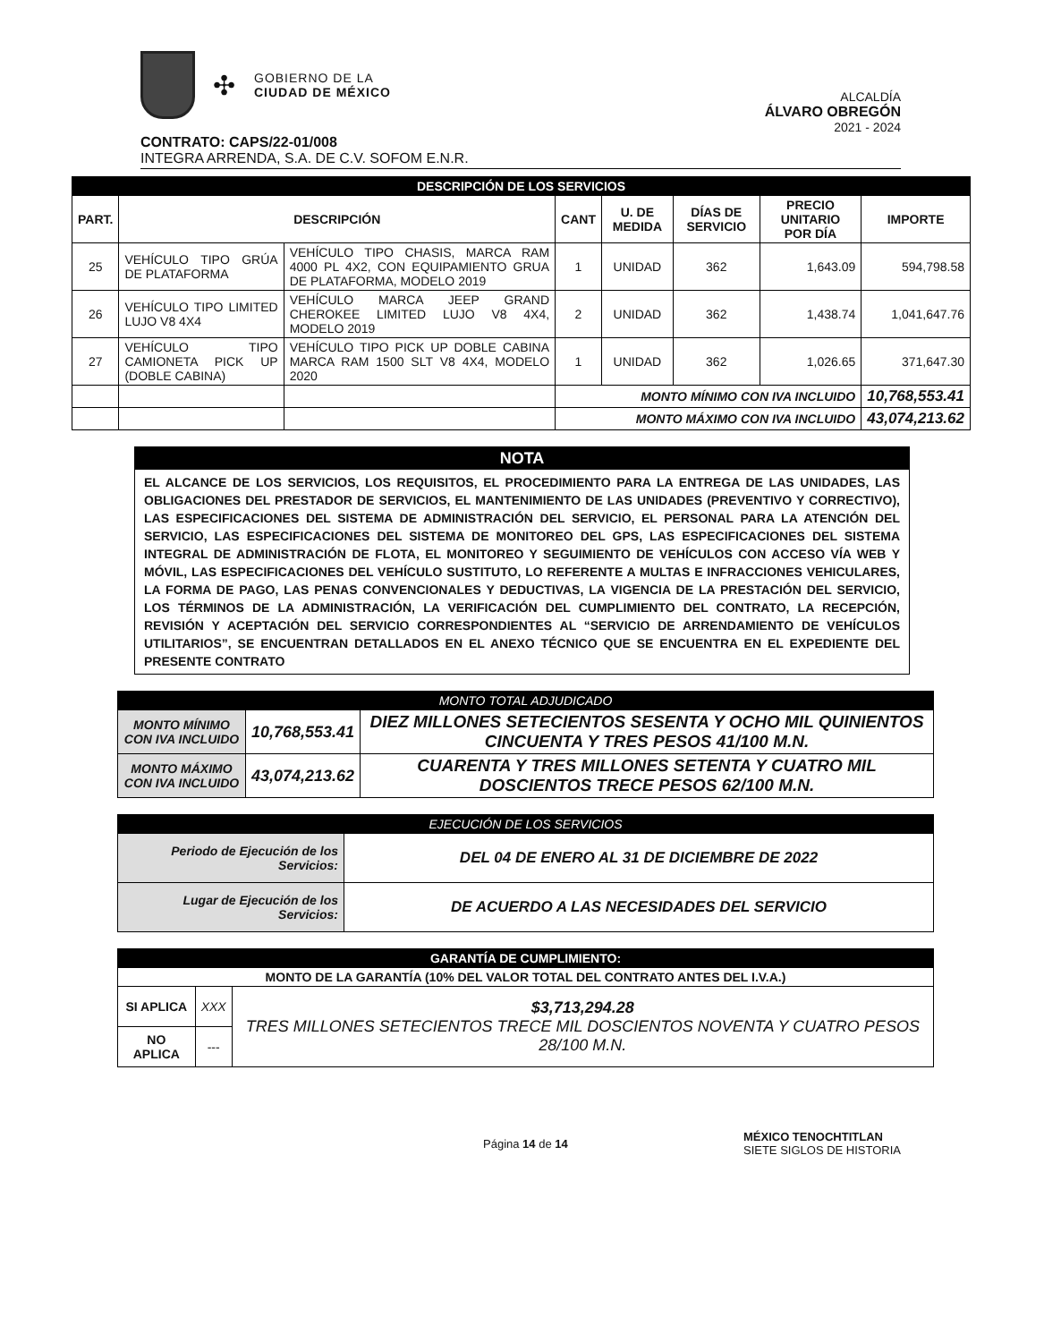✣
GOBIERNO DE LA
CIUDAD DE MÉXICO
ALCALDÍA
ÁLVARO OBREGÓN
2021 - 2024
CONTRATO: CAPS/22-01/008
INTEGRA ARRENDA, S.A. DE C.V. SOFOM E.N.R.
| DESCRIPCIÓN DE LOS SERVICIOS | | | | | | | |
| PART. | DESCRIPCIÓN | | CANT | U. DE MEDIDA | DÍAS DE SERVICIO | PRECIO UNITARIO POR DÍA | IMPORTE |
| 25 | VEHÍCULO TIPO GRÚA DE PLATAFORMA | VEHÍCULO TIPO CHASIS, MARCA RAM 4000 PL 4X2, CON EQUIPAMIENTO GRUA DE PLATAFORMA, MODELO 2019 | 1 | UNIDAD | 362 | 1,643.09 | 594,798.58 |
| 26 | VEHÍCULO TIPO LIMITED LUJO V8 4X4 | VEHÍCULO MARCA JEEP GRAND CHEROKEE LIMITED LUJO V8 4X4, MODELO 2019 | 2 | UNIDAD | 362 | 1,438.74 | 1,041,647.76 |
| 27 | VEHÍCULO TIPO CAMIONETA PICK UP (DOBLE CABINA) | VEHÍCULO TIPO PICK UP DOBLE CABINA MARCA RAM 1500 SLT V8 4X4, MODELO 2020 | 1 | UNIDAD | 362 | 1,026.65 | 371,647.30 |
| | | | MONTO MÍNIMO CON IVA INCLUIDO | | | | 10,768,553.41 |
| | | | MONTO MÁXIMO CON IVA INCLUIDO | | | | 43,074,213.62 |
NOTA
EL ALCANCE DE LOS SERVICIOS, LOS REQUISITOS, EL PROCEDIMIENTO PARA LA ENTREGA DE LAS UNIDADES, LAS OBLIGACIONES DEL PRESTADOR DE SERVICIOS, EL MANTENIMIENTO DE LAS UNIDADES (PREVENTIVO Y CORRECTIVO), LAS ESPECIFICACIONES DEL SISTEMA DE ADMINISTRACIÓN DEL SERVICIO, EL PERSONAL PARA LA ATENCIÓN DEL SERVICIO, LAS ESPECIFICACIONES DEL SISTEMA DE MONITOREO DEL GPS, LAS ESPECIFICACIONES DEL SISTEMA INTEGRAL DE ADMINISTRACIÓN DE FLOTA, EL MONITOREO Y SEGUIMIENTO DE VEHÍCULOS CON ACCESO VÍA WEB Y MÓVIL, LAS ESPECIFICACIONES DEL VEHÍCULO SUSTITUTO, LO REFERENTE A MULTAS E INFRACCIONES VEHICULARES, LA FORMA DE PAGO, LAS PENAS CONVENCIONALES Y DEDUCTIVAS, LA VIGENCIA DE LA PRESTACIÓN DEL SERVICIO, LOS TÉRMINOS DE LA ADMINISTRACIÓN, LA VERIFICACIÓN DEL CUMPLIMIENTO DEL CONTRATO, LA RECEPCIÓN, REVISIÓN Y ACEPTACIÓN DEL SERVICIO CORRESPONDIENTES AL “SERVICIO DE ARRENDAMIENTO DE VEHÍCULOS UTILITARIOS”, SE ENCUENTRAN DETALLADOS EN EL ANEXO TÉCNICO QUE SE ENCUENTRA EN EL EXPEDIENTE DEL PRESENTE CONTRATO
| MONTO TOTAL ADJUDICADO | | |
| MONTO MÍNIMO CON IVA INCLUIDO | 10,768,553.41 | DIEZ MILLONES SETECIENTOS SESENTA Y OCHO MIL QUINIENTOS CINCUENTA Y TRES PESOS 41/100 M.N. |
| MONTO MÁXIMO CON IVA INCLUIDO | 43,074,213.62 | CUARENTA Y TRES MILLONES SETENTA Y CUATRO MIL DOSCIENTOS TRECE PESOS 62/100 M.N. |
| EJECUCIÓN DE LOS SERVICIOS | |
| Periodo de Ejecución de los Servicios: | DEL 04 DE ENERO AL 31 DE DICIEMBRE DE 2022 |
| Lugar de Ejecución de los Servicios: | DE ACUERDO A LAS NECESIDADES DEL SERVICIO |
| GARANTÍA DE CUMPLIMIENTO: | | |
| MONTO DE LA GARANTÍA (10% DEL VALOR TOTAL DEL CONTRATO ANTES DEL I.V.A.) | | |
| SI APLICA | XXX | $3,713,294.28 TRES MILLONES SETECIENTOS TRECE MIL DOSCIENTOS NOVENTA Y CUATRO PESOS 28/100 M.N. |
| NO APLICA | --- | |
Página 14 de 14
MÉXICO TENOCHTITLAN
SIETE SIGLOS DE HISTORIA